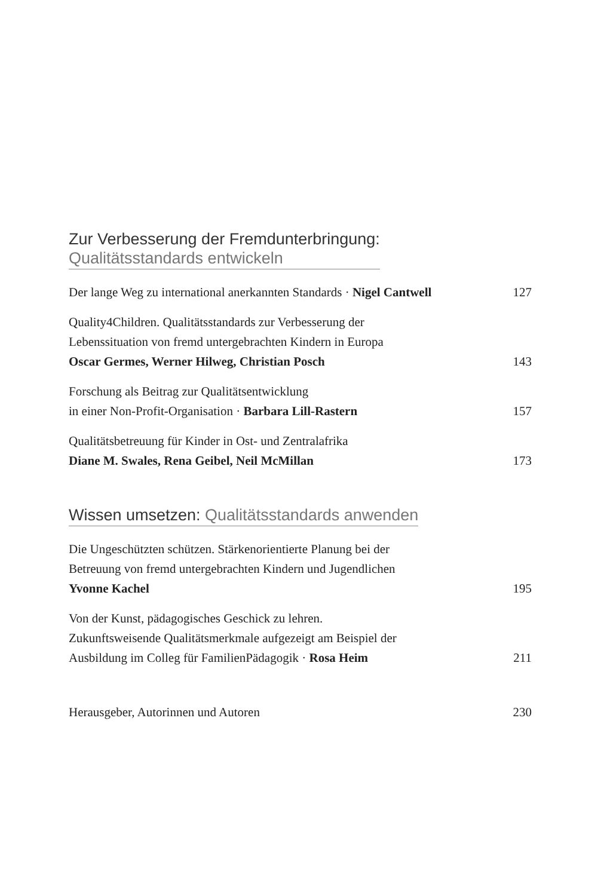Zur Verbesserung der Fremdunterbringung:
Qualitätsstandards entwickeln
Der lange Weg zu international anerkannten Standards · Nigel Cantwell
127
Quality4Children. Qualitätsstandards zur Verbesserung der
Lebenssituation von fremd untergebrachten Kindern in Europa
Oscar Germes, Werner Hilweg, Christian Posch
143
Forschung als Beitrag zur Qualitätsentwicklung
in einer Non-Profit-Organisation · Barbara Lill-Rastern
157
Qualitätsbetreuung für Kinder in Ost- und Zentralafrika
Diane M. Swales, Rena Geibel, Neil McMillan
173
Wissen umsetzen: Qualitätsstandards anwenden
Die Ungeschützten schützen. Stärkenorientierte Planung bei der
Betreuung von fremd untergebrachten Kindern und Jugendlichen
Yvonne Kachel
195
Von der Kunst, pädagogisches Geschick zu lehren.
Zukunftsweisende Qualitätsmerkmale aufgezeigt am Beispiel der
Ausbildung im Colleg für FamilienPädagogik · Rosa Heim
211
Herausgeber, Autorinnen und Autoren
230